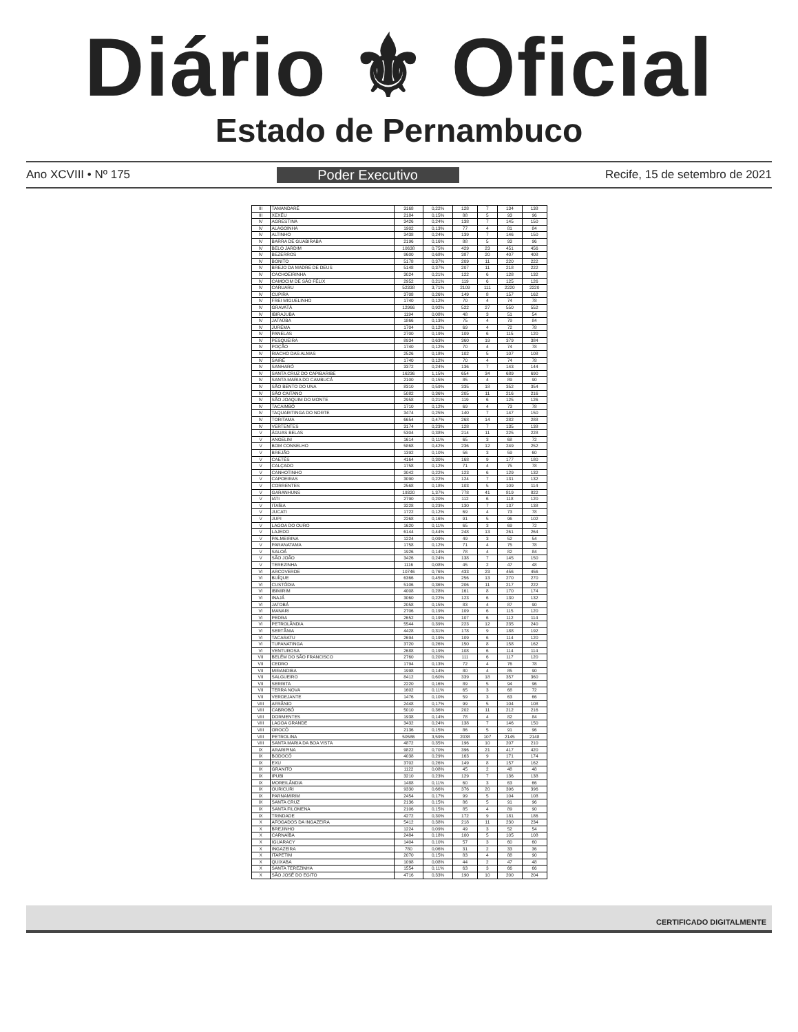Diário ⚜ Oficial
Estado de Pernambuco
Ano XCVIII • Nº 175 Poder Executivo Recife, 15 de setembro de 2021
| III | TAMANDARÉ | 3168 | 0,22% | 128 | 7 | 134 | 138 |
| III | XEXÉU | 2184 | 0,15% | 88 | 5 | 93 | 96 |
| IV | AGRESTINA | 3426 | 0,24% | 138 | 7 | 145 | 150 |
| IV | ALAGOINHA | 1902 | 0,13% | 77 | 4 | 81 | 84 |
| IV | ALTINHO | 3438 | 0,24% | 139 | 7 | 146 | 150 |
| IV | BARRA DE GUABIRABA | 2196 | 0,16% | 88 | 5 | 93 | 96 |
| IV | BELO JARDIM | 10638 | 0,75% | 429 | 23 | 451 | 456 |
| IV | BEZERROS | 9600 | 0,68% | 387 | 20 | 407 | 408 |
| IV | BONITO | 5178 | 0,37% | 209 | 11 | 220 | 222 |
| IV | BREJO DA MADRE DE DEUS | 5148 | 0,37% | 207 | 11 | 218 | 222 |
| IV | CACHOEIRINHA | 3024 | 0,21% | 122 | 6 | 128 | 132 |
| IV | CAMOCIM DE SÃO FÉLIX | 2952 | 0,21% | 119 | 6 | 125 | 126 |
| IV | CARUARU | 52338 | 3,71% | 2109 | 111 | 2220 | 2220 |
| IV | CUPIRA | 3708 | 0,26% | 149 | 8 | 157 | 162 |
| IV | FREI MIGUELINHO | 1740 | 0,12% | 70 | 4 | 74 | 78 |
| IV | GRAVATÁ | 12966 | 0,92% | 522 | 27 | 550 | 552 |
| IV | IBIRAJUBA | 1194 | 0,08% | 48 | 3 | 51 | 54 |
| IV | JATAÚBA | 1866 | 0,13% | 75 | 4 | 79 | 84 |
| IV | JUREMA | 1704 | 0,12% | 69 | 4 | 72 | 78 |
| IV | PANELAS | 2700 | 0,19% | 109 | 6 | 115 | 120 |
| IV | PESQUEIRA | 8934 | 0,63% | 360 | 19 | 379 | 384 |
| IV | POÇÃO | 1740 | 0,12% | 70 | 4 | 74 | 78 |
| IV | RIACHO DAS ALMAS | 2526 | 0,18% | 102 | 5 | 107 | 108 |
| IV | SAIRÉ | 1740 | 0,12% | 70 | 4 | 74 | 78 |
| IV | SANHARÓ | 3372 | 0,24% | 136 | 7 | 143 | 144 |
| IV | SANTA CRUZ DO CAPIBARIBE | 16236 | 1,15% | 654 | 34 | 689 | 690 |
| IV | SANTA MARIA DO CAMBUCÁ | 2100 | 0,15% | 85 | 4 | 89 | 90 |
| IV | SÃO BENTO DO UNA | 8310 | 0,59% | 335 | 18 | 352 | 354 |
| IV | SÃO CAITANO | 5082 | 0,36% | 205 | 11 | 216 | 216 |
| IV | SÃO JOAQUIM DO MONTE | 2958 | 0,21% | 119 | 6 | 125 | 126 |
| IV | TACAIMBÓ | 1710 | 0,12% | 69 | 4 | 73 | 78 |
| IV | TAQUARITINGA DO NORTE | 3474 | 0,25% | 140 | 7 | 147 | 150 |
| IV | TORITAMA | 6654 | 0,47% | 268 | 14 | 282 | 288 |
| IV | VERTENTES | 3174 | 0,23% | 128 | 7 | 135 | 138 |
| V | ÁGUAS BELAS | 5304 | 0,38% | 214 | 11 | 225 | 228 |
| V | ANGELIM | 1614 | 0,11% | 65 | 3 | 68 | 72 |
| V | BOM CONSELHO | 5868 | 0,42% | 236 | 12 | 249 | 252 |
| V | BREJÃO | 1392 | 0,10% | 56 | 3 | 59 | 60 |
| V | CAETÉS | 4164 | 0,30% | 168 | 9 | 177 | 180 |
| V | CALÇADO | 1758 | 0,12% | 71 | 4 | 75 | 78 |
| V | CANHOTINHO | 3042 | 0,22% | 123 | 6 | 129 | 132 |
| V | CAPOEIRAS | 3090 | 0,22% | 124 | 7 | 131 | 132 |
| V | CORRENTES | 2568 | 0,18% | 103 | 5 | 109 | 114 |
| V | GARANHUNS | 19320 | 1,37% | 778 | 41 | 819 | 822 |
| V | IATI | 2790 | 0,20% | 112 | 6 | 118 | 120 |
| V | ITAÍBA | 3228 | 0,23% | 130 | 7 | 137 | 138 |
| V | JUCATI | 1722 | 0,12% | 69 | 4 | 73 | 78 |
| V | JUPI | 2268 | 0,16% | 91 | 5 | 96 | 102 |
| V | LAGOA DO OURO | 1620 | 0,11% | 65 | 3 | 69 | 72 |
| V | LAJEDO | 6144 | 0,44% | 248 | 13 | 261 | 264 |
| V | PALMEIRINA | 1224 | 0,09% | 49 | 3 | 52 | 54 |
| V | PARANATAMA | 1758 | 0,12% | 71 | 4 | 75 | 78 |
| V | SALOÁ | 1926 | 0,14% | 78 | 4 | 82 | 84 |
| V | SÃO JOÃO | 3426 | 0,24% | 138 | 7 | 145 | 150 |
| V | TEREZINHA | 1116 | 0,08% | 45 | 2 | 47 | 48 |
| VI | ARCOVERDE | 10746 | 0,76% | 433 | 23 | 456 | 456 |
| VI | BUÍQUE | 6366 | 0,45% | 256 | 13 | 270 | 270 |
| VI | CUSTÓDIA | 5106 | 0,36% | 206 | 11 | 217 | 222 |
| VI | IBIMIRIM | 4008 | 0,28% | 161 | 8 | 170 | 174 |
| VI | INAJÁ | 3060 | 0,22% | 123 | 6 | 130 | 132 |
| VI | JATOBÁ | 2058 | 0,15% | 83 | 4 | 87 | 90 |
| VI | MANARI | 2706 | 0,19% | 109 | 6 | 115 | 120 |
| VI | PEDRA | 2652 | 0,19% | 107 | 6 | 112 | 114 |
| VI | PETROLÂNDIA | 5544 | 0,39% | 223 | 12 | 235 | 240 |
| VI | SERTÂNIA | 4428 | 0,31% | 178 | 9 | 188 | 192 |
| VI | TACARATU | 2694 | 0,19% | 109 | 6 | 114 | 120 |
| VI | TUPANATINGA | 3720 | 0,26% | 150 | 8 | 158 | 162 |
| VI | VENTUROSA | 2688 | 0,19% | 108 | 6 | 114 | 114 |
| VII | BELÉM DO SÃO FRANCISCO | 2760 | 0,20% | 111 | 6 | 117 | 120 |
| VII | CEDRO | 1794 | 0,13% | 72 | 4 | 76 | 78 |
| VII | MIRANDIBA | 1998 | 0,14% | 80 | 4 | 85 | 90 |
| VII | SALGUEIRO | 8412 | 0,60% | 339 | 18 | 357 | 360 |
| VII | SERRITA | 2220 | 0,16% | 89 | 5 | 94 | 96 |
| VII | TERRA NOVA | 1602 | 0,11% | 65 | 3 | 68 | 72 |
| VII | VERDEJANTE | 1476 | 0,10% | 59 | 3 | 63 | 66 |
| VIII | AFRÂNIO | 2448 | 0,17% | 99 | 5 | 104 | 108 |
| VIII | CABROBÓ | 5010 | 0,36% | 202 | 11 | 212 | 216 |
| VIII | DORMENTES | 1938 | 0,14% | 78 | 4 | 82 | 84 |
| VIII | LAGOA GRANDE | 3432 | 0,24% | 138 | 7 | 146 | 150 |
| VIII | OROCÓ | 2136 | 0,15% | 86 | 5 | 91 | 96 |
| VIII | PETROLINA | 50586 | 3,59% | 2038 | 107 | 2145 | 2148 |
| VIII | SANTA MARIA DA BOA VISTA | 4872 | 0,35% | 196 | 10 | 207 | 210 |
| IX | ARARIPINA | 9822 | 0,70% | 396 | 21 | 417 | 420 |
| IX | BODOCÓ | 4038 | 0,29% | 163 | 9 | 171 | 174 |
| IX | EXU | 3702 | 0,26% | 149 | 8 | 157 | 162 |
| IX | GRANITO | 1122 | 0,08% | 45 | 2 | 48 | 48 |
| IX | IPUBI | 3210 | 0,23% | 129 | 7 | 136 | 138 |
| IX | MOREILÂNDIA | 1488 | 0,11% | 60 | 3 | 63 | 66 |
| IX | OURICURI | 9330 | 0,66% | 376 | 20 | 396 | 396 |
| IX | PARNAMIRIM | 2454 | 0,17% | 99 | 5 | 104 | 108 |
| IX | SANTA CRUZ | 2136 | 0,15% | 86 | 5 | 91 | 96 |
| IX | SANTA FILOMENA | 2106 | 0,15% | 85 | 4 | 89 | 90 |
| IX | TRINDADE | 4272 | 0,30% | 172 | 9 | 181 | 186 |
| X | AFOGADOS DA INGAZEIRA | 5412 | 0,38% | 218 | 11 | 230 | 234 |
| X | BREJINHO | 1224 | 0,09% | 49 | 3 | 52 | 54 |
| X | CARNAÍBA | 2484 | 0,18% | 100 | 5 | 105 | 108 |
| X | IGUARACY | 1404 | 0,10% | 57 | 3 | 60 | 60 |
| X | INGAZEIRA | 780 | 0,06% | 31 | 2 | 33 | 36 |
| X | ITAPETIM | 2070 | 0,15% | 83 | 4 | 88 | 90 |
| X | QUIXABA | 1098 | 0,08% | 44 | 2 | 47 | 48 |
| X | SANTA TEREZINHA | 1554 | 0,11% | 63 | 3 | 66 | 66 |
| X | SÃO JOSÉ DO EGITO | 4716 | 0,33% | 190 | 10 | 200 | 204 |
CERTIFICADO DIGITALMENTE